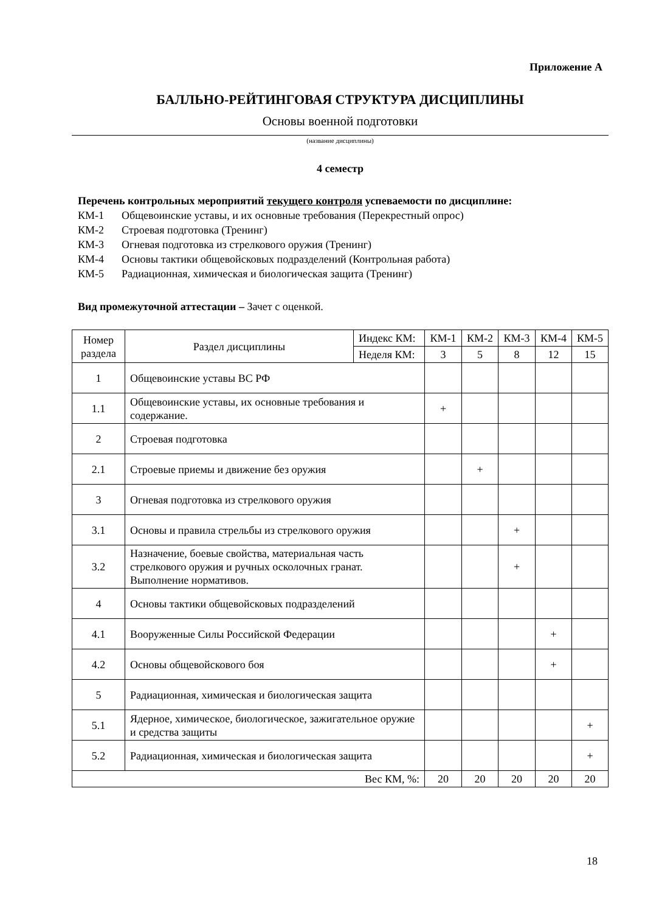Приложение А
БАЛЛЬНО-РЕЙТИНГОВАЯ СТРУКТУРА ДИСЦИПЛИНЫ
Основы военной подготовки
(название дисциплины)
4 семестр
Перечень контрольных мероприятий текущего контроля успеваемости по дисциплине:
КМ-1 Общевоинские уставы, и их основные требования (Перекрестный опрос)
КМ-2 Строевая подготовка (Тренинг)
КМ-3 Огневая подготовка из стрелкового оружия (Тренинг)
КМ-4 Основы тактики общевойсковых подразделений (Контрольная работа)
КМ-5 Радиационная, химическая и биологическая защита (Тренинг)
Вид промежуточной аттестации – Зачет с оценкой.
| Номер раздела | Раздел дисциплины | Индекс КМ: | КМ-1 | КМ-2 | КМ-3 | КМ-4 | КМ-5 |
| --- | --- | --- | --- | --- | --- | --- | --- |
| | | Неделя КМ: | 3 | 5 | 8 | 12 | 15 |
| 1 | Общевоинские уставы ВС РФ | | | | | | |
| 1.1 | Общевоинские уставы, их основные требования и содержание. | | + | | | | |
| 2 | Строевая подготовка | | | | | | |
| 2.1 | Строевые приемы и движение без оружия | | | + | | | |
| 3 | Огневая подготовка из стрелкового оружия | | | | | | |
| 3.1 | Основы и правила стрельбы из стрелкового оружия | | | | + | | |
| 3.2 | Назначение, боевые свойства, материальная часть стрелкового оружия и ручных осколочных гранат. Выполнение нормативов. | | | | + | | |
| 4 | Основы тактики общевойсковых подразделений | | | | | | |
| 4.1 | Вооруженные Силы Российской Федерации | | | | | + | |
| 4.2 | Основы общевойскового боя | | | | | + | |
| 5 | Радиационная, химическая и биологическая защита | | | | | | |
| 5.1 | Ядерное, химическое, биологическое, зажигательное оружие и средства защиты | | | | | | + |
| 5.2 | Радиационная, химическая и биологическая защита | | | | | | + |
| Вес КМ, %: | | | 20 | 20 | 20 | 20 | 20 |
18